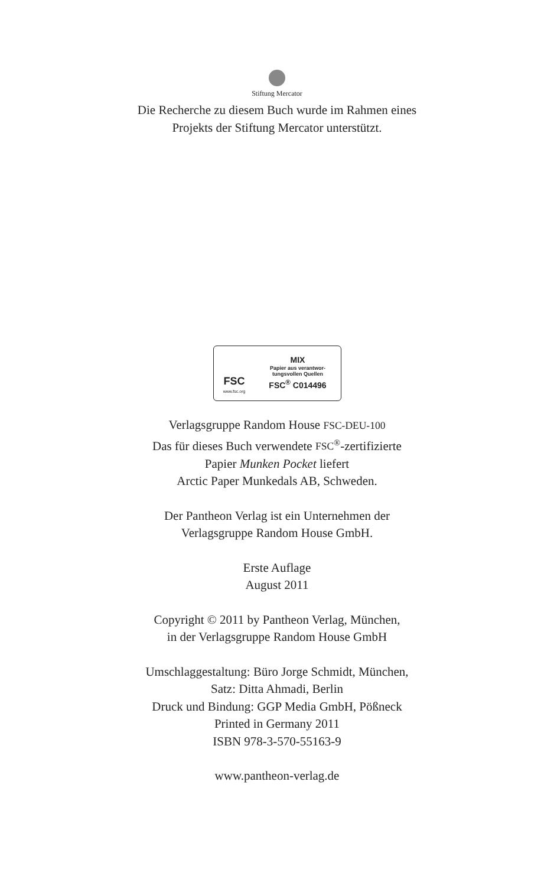Stiftung Mercator
Die Recherche zu diesem Buch wurde im Rahmen eines
Projekts der Stiftung Mercator unterstützt.
FSC
www.fsc.org
MIX
Papier aus verantwor-
tungsvollen Quellen
FSC<sup>®</sup> C014496
Verlagsgruppe Random House FSC-DEU-100
Das für dieses Buch verwendete FSC<sup>®</sup>-zertifizierte
Papier Munken Pocket liefert
Arctic Paper Munkedals AB, Schweden.
Der Pantheon Verlag ist ein Unternehmen der
Verlagsgruppe Random House GmbH.
Erste Auflage
August 2011
Copyright © 2011 by Pantheon Verlag, München,
in der Verlagsgruppe Random House GmbH
Umschlaggestaltung: Büro Jorge Schmidt, München,
Satz: Ditta Ahmadi, Berlin
Druck und Bindung: GGP Media GmbH, Pößneck
Printed in Germany 2011
ISBN 978-3-570-55163-9
www.pantheon-verlag.de